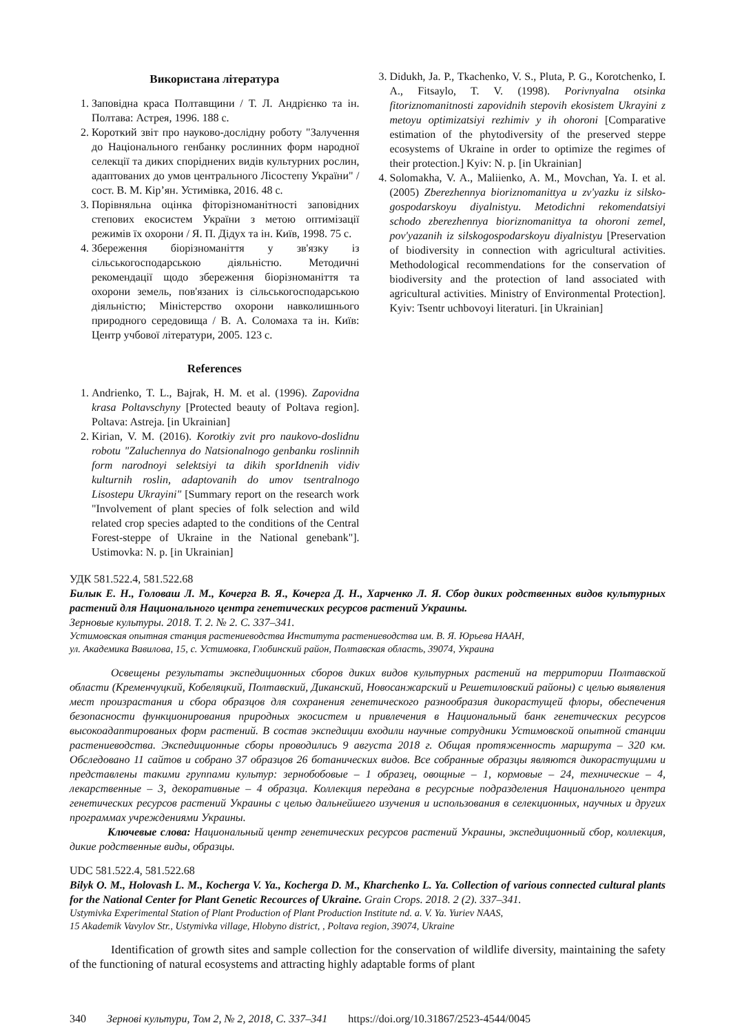Використана література
1. Заповідна краса Полтавщини / Т. Л. Андрієнко та ін. Полтава: Астрея, 1996. 188 с.
2. Короткий звіт про науково-дослідну роботу "Залучення до Національного генбанку рослинних форм народної селекції та диких споріднених видів культурних рослин, адаптованих до умов центрального Лісостепу України" / сост. В. М. Кір’ян. Устимівка, 2016. 48 с.
3. Порівняльна оцінка фіторізноманітності заповідних степових екосистем України з метою оптимізації режимів їх охорони / Я. П. Дідух та ін. Київ, 1998. 75 с.
4. Збереження біорізноманіття у зв'язку із сільськогосподарською діяльністю. Методичні рекомендації щодо збереження біорізноманіття та охорони земель, пов'язаних із сільськогосподарською діяльністю; Міністерство охорони навколишнього природного середовища / В. А. Соломаха та ін. Київ: Центр учбової літератури, 2005. 123 с.
References
1. Andrienko, T. L., Bajrak, H. M. et al. (1996). Zapovidna krasa Poltavschyny [Protected beauty of Poltava region]. Poltava: Astreja. [in Ukrainian]
2. Kirian, V. M. (2016). Korotkiy zvit pro naukovo-doslidnu robotu "Zaluchennya do Natsionalnogo genbanku roslinnih form narodnoyi selektsiyi ta dikih sporIdnenih vidiv kulturnih roslin, adaptovanih do umov tsentralnogo Lisostepu Ukrayini" [Summary report on the research work "Involvement of plant species of folk selection and wild related crop species adapted to the conditions of the Central Forest-steppe of Ukraine in the National genebank"]. Ustimovka: N. p. [in Ukrainian]
3. Didukh, Ja. P., Tkachenko, V. S., Pluta, P. G., Korotchenko, I. A., Fitsaylo, T. V. (1998). Porivnyalna otsinka fitoriznomanitnosti zapovidnih stepovih ekosistem Ukrayini z metoyu optimizatsiyi rezhimiv y ih ohoroni [Comparative estimation of the phytodiversity of the preserved steppe ecosystems of Ukraine in order to optimize the regimes of their protection.] Kyiv: N. p. [in Ukrainian]
4. Solomakha, V. A., Maliienko, A. M., Movchan, Ya. I. et al. (2005) Zberezhennya bioriznomanittya u zv'yazku iz silsko-gospodarskoyu diyalnistyu. Metodichni rekomendatsiyi schodo zberezhennya bioriznomanittya ta ohoroni zemel, pov'yazanih iz silskogospodarskoyu diyalnistyu [Preservation of biodiversity in connection with agricultural activities. Methodological recommendations for the conservation of biodiversity and the protection of land associated with agricultural activities. Ministry of Environmental Protection]. Kyiv: Tsentr uchbovoyi literaturi. [in Ukrainian]
УДК 581.522.4, 581.522.68
Билык Е. Н., Головаш Л. М., Кочерга В. Я., Кочерга Д. Н., Харченко Л. Я. Сбор диких родственных видов культурных растений для Национального центра генетических ресурсов растений Украины.
Зерновые культуры. 2018. Т. 2. № 2. С. 337–341.
Устимовская опытная станция растениеводства Института растениеводства им. В. Я. Юрьева НААН,
ул. Академика Вавилова, 15, с. Устимовка, Глобинский район, Полтавская область, 39074, Украина
Освещены результаты экспедиционных сборов диких видов культурных растений на территории Полтавской области (Кременчуцкий, Кобеляцкий, Полтавский, Диканский, Новосанжарский и Решетиловский районы) с целью выявления мест произрастания и сбора образцов для сохранения генетического разнообразия дикорастущей флоры, обеспечения безопасности функционирования природных экосистем и привлечения в Национальный банк генетических ресурсов высокоадаптированых форм растений. В состав экспедиции входили научные сотрудники Устимовской опытной станции растениеводства. Экспедиционные сборы проводились 9 августа 2018 г. Общая протяженность маршрута – 320 км. Обследовано 11 сайтов и собрано 37 образцов 26 ботанических видов. Все собранные образцы являются дикорастущими и представлены такими группами культур: зернобобовые – 1 образец, овощные – 1, кормовые – 24, технические – 4, лекарственные – 3, декоративные – 4 образца. Коллекция передана в ресурсные подразделения Национального центра генетических ресурсов растений Украины с целью дальнейшего изучения и использования в селекционных, научных и других программах учреждениями Украины.
Ключевые слова: Национальный центр генетических ресурсов растений Украины, экспедиционный сбор, коллекция, дикие родственные виды, образцы.
UDC 581.522.4, 581.522.68
Bilyk O. M., Holovash L. M., Kocherga V. Ya., Kocherga D. M., Kharchenko L. Ya. Collection of various connected cultural plants for the National Center for Plant Genetic Recources of Ukraine. Grain Crops. 2018. 2 (2). 337–341.
Ustymivka Experimental Station of Plant Production of Plant Production Institute nd. a. V. Ya. Yuriev NAAS,
15 Akademik Vavylov Str., Ustymivka village, Hlobyno district, , Poltava region, 39074, Ukraine
Identification of growth sites and sample collection for the conservation of wildlife diversity, maintaining the safety of the functioning of natural ecosystems and attracting highly adaptable forms of plant
340 Зернові культури, Том 2, № 2, 2018, С. 337–341 https://doi.org/10.31867/2523-4544/0045